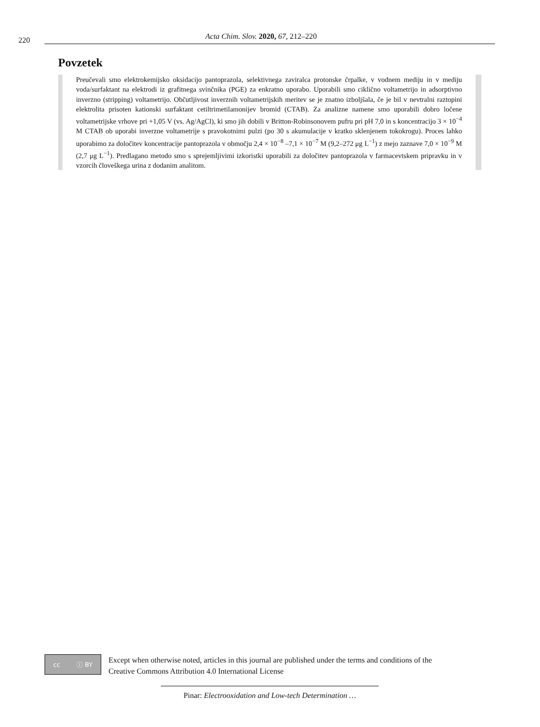220 Acta Chim. Slov. 2020, 67, 212–220
Povzetek
Preučevali smo elektrokemijsko oksidacijo pantoprazola, selektivnega zaviralca protonske črpalke, v vodnem mediju in v mediju voda/surfaktant na elektrodi iz grafitnega svinčnika (PGE) za enkratno uporabo. Uporabili smo ciklično voltametrijo in adsorptivno inverzno (stripping) voltametrijo. Občutljivost inverznih voltametrijskih meritev se je znatno izboljšala, če je bil v nevtralni raztopini elektrolita prisoten kationski surfaktant cetiltrimetilamonijev bromid (CTAB). Za analizne namene smo uporabili dobro ločene voltametrijske vrhove pri +1,05 V (vs. Ag/AgCl), ki smo jih dobili v Britton-Robinsonovem pufru pri pH 7,0 in s koncentracijo 3 × 10<sup>−4</sup> M CTAB ob uporabi inverzne voltametrije s pravokotnimi pulzi (po 30 s akumulacije v kratko sklenjenem tokokrogu). Proces lahko uporabimo za določitev koncentracije pantoprazola v območju 2,4 × 10<sup>−8</sup> –7,1 × 10<sup>−7</sup> M (9,2–272 μg L<sup>−1</sup>) z mejo zaznave 7,0 × 10<sup>−9</sup> M (2,7 μg L<sup>−1</sup>). Predlagano metodo smo s sprejemljivimi izkoristki uporabili za določitev pantoprazola v farmacevtskem pripravku in v vzorcih človeškega urina z dodanim analitom.
cc ⓘ BY
Except when otherwise noted, articles in this journal are published under the terms and conditions of the
Creative Commons Attribution 4.0 International License
Pinar: Electrooxidation and Low-tech Determination …